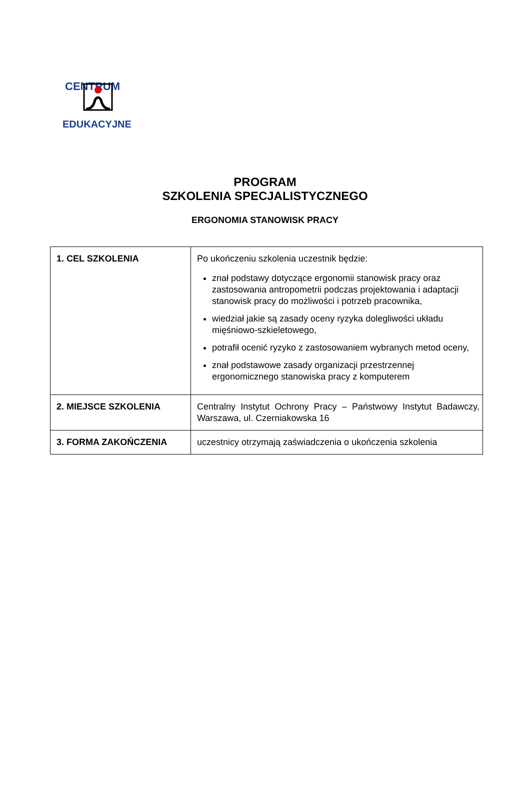CENTRUM
EDUKACYJNE
PROGRAM
SZKOLENIA SPECJALISTYCZNEGO
ERGONOMIA STANOWISK PRACY
| 1. CEL SZKOLENIA | Po ukończeniu szkolenia uczestnik będzie: znał podstawy dotyczące ergonomii stanowisk pracy oraz zastosowania antropometrii podczas projektowania i adaptacji stanowisk pracy do możliwości i potrzeb pracownika, wiedział jakie są zasady oceny ryzyka dolegliwości układu mięśniowo-szkieletowego, potrafił ocenić ryzyko z zastosowaniem wybranych metod oceny, znał podstawowe zasady organizacji przestrzennej ergonomicznego stanowiska pracy z komputerem |
| 2. MIEJSCE SZKOLENIA | Centralny Instytut Ochrony Pracy – Państwowy Instytut Badawczy, Warszawa, ul. Czerniakowska 16 |
| 3. FORMA ZAKOŃCZENIA | uczestnicy otrzymają zaświadczenia o ukończenia szkolenia |